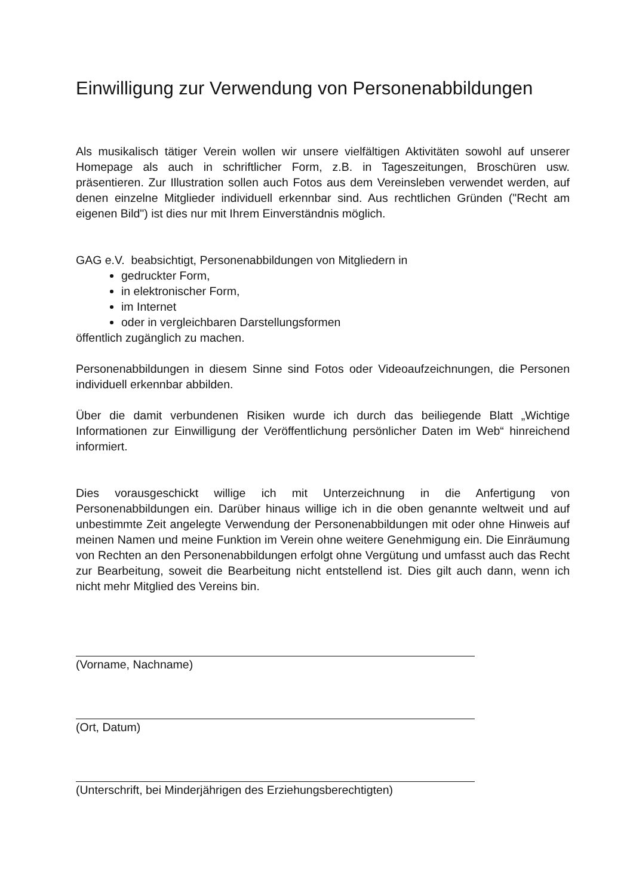Einwilligung zur Verwendung von Personenabbildungen
Als musikalisch tätiger Verein wollen wir unsere vielfältigen Aktivitäten sowohl auf unserer Homepage als auch in schriftlicher Form, z.B. in Tageszeitungen, Broschüren usw. präsentieren. Zur Illustration sollen auch Fotos aus dem Vereinsleben verwendet werden, auf denen einzelne Mitglieder individuell erkennbar sind. Aus rechtlichen Gründen ("Recht am eigenen Bild") ist dies nur mit Ihrem Einverständnis möglich.
GAG e.V. beabsichtigt, Personenabbildungen von Mitgliedern in
gedruckter Form,
in elektronischer Form,
im Internet
oder in vergleichbaren Darstellungsformen
öffentlich zugänglich zu machen.
Personenabbildungen in diesem Sinne sind Fotos oder Videoaufzeichnungen, die Personen individuell erkennbar abbilden.
Über die damit verbundenen Risiken wurde ich durch das beiliegende Blatt „Wichtige Informationen zur Einwilligung der Veröffentlichung persönlicher Daten im Web“ hinreichend informiert.
Dies vorausgeschickt willige ich mit Unterzeichnung in die Anfertigung von Personenabbildungen ein. Darüber hinaus willige ich in die oben genannte weltweit und auf unbestimmte Zeit angelegte Verwendung der Personenabbildungen mit oder ohne Hinweis auf meinen Namen und meine Funktion im Verein ohne weitere Genehmigung ein. Die Einräumung von Rechten an den Personenabbildungen erfolgt ohne Vergütung und umfasst auch das Recht zur Bearbeitung, soweit die Bearbeitung nicht entstellend ist. Dies gilt auch dann, wenn ich nicht mehr Mitglied des Vereins bin.
(Vorname, Nachname)
(Ort, Datum)
(Unterschrift, bei Minderjährigen des Erziehungsberechtigten)